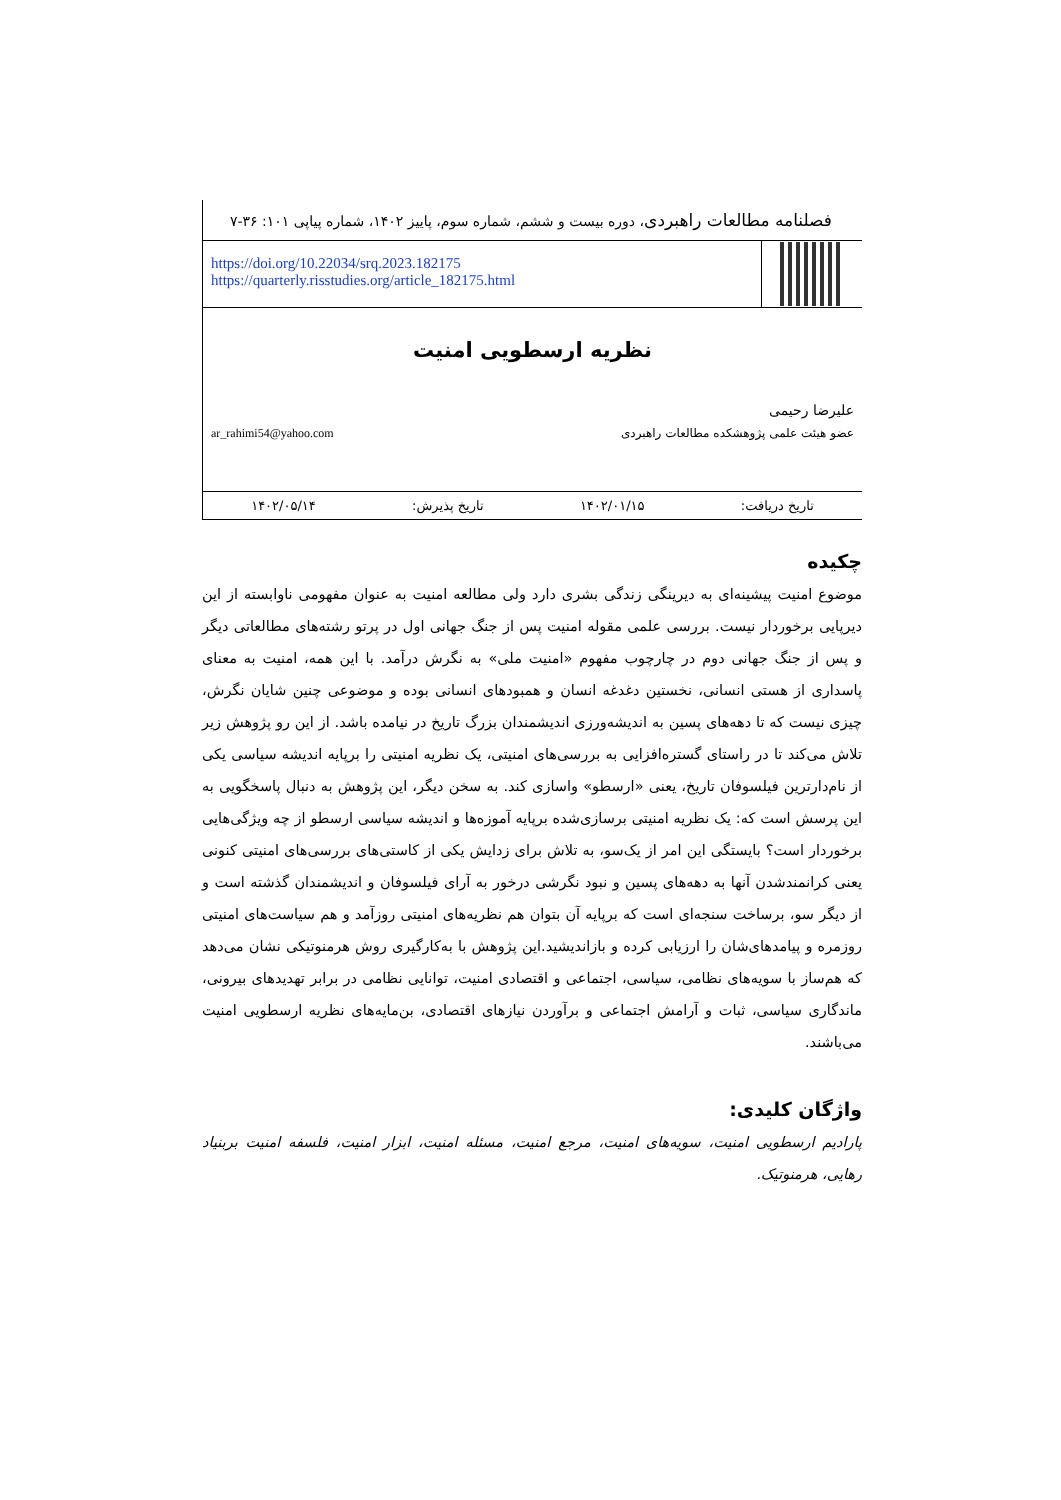فصلنامه مطالعات راهبردی، دوره بیست و ششم، شماره سوم، پاییز ۱۴۰۲، شماره پیاپی ۱۰۱: ۳۶-۷
https://doi.org/10.22034/srq.2023.182175
https://quarterly.risstudies.org/article_182175.html
نظریه ارسطویی امنیت
علیرضا رحیمی
عضو هیئت علمی پژوهشکده مطالعات راهبردی ar_rahimi54@yahoo.com
تاریخ دریافت: ۱۴۰۲/۰۱/۱۵ تاریخ پذیرش: ۱۴۰۲/۰۵/۱۴
چکیده
موضوع امنیت پیشینه‌ای به دیرینگی زندگی بشری دارد ولی مطالعه امنیت به عنوان مفهومی ناوابسته از این دیرپایی برخوردار نیست. بررسی علمی مقوله امنیت پس از جنگ جهانی اول در پرتو رشته‌های مطالعاتی دیگر و پس از جنگ جهانی دوم در چارچوب مفهوم «امنیت ملی» به نگرش درآمد. با این همه، امنیت به معنای پاسداری از هستی انسانی، نخستین دغدغه انسان و همبودهای انسانی بوده و موضوعی چنین شایان نگرش، چیزی نیست که تا دهه‌های پسین به اندیشه‌ورزی اندیشمندان بزرگ تاریخ در نیامده باشد. از این رو پژوهش زیر تلاش می‌کند تا در راستای گستره‌افزایی به بررسی‌های امنیتی، یک نظریه امنیتی را برپایه اندیشه سیاسی یکی از نام‌دارترین فیلسوفان تاریخ، یعنی «ارسطو» واسازی کند. به سخن دیگر، این پژوهش به دنبال پاسخگویی به این پرسش است که: یک نظریه امنیتی برسازی‌شده برپایه آموزه‌ها و اندیشه سیاسی ارسطو از چه ویژگی‌هایی برخوردار است؟ بایستگی این امر از یک‌سو، به تلاش برای زدایش یکی از کاستی‌های بررسی‌های امنیتی کنونی یعنی کرانمندشدن آنها به دهه‌های پسین و نبود نگرشی درخور به آرای فیلسوفان و اندیشمندان گذشته است و از دیگر سو، برساخت سنجه‌ای است که برپایه آن بتوان هم نظریه‌های امنیتی روزآمد و هم سیاست‌های امنیتی روزمره و پیامدهای‌شان را ارزیابی کرده و بازاندیشید.این پژوهش با به‌کارگیری روش هرمنوتیکی نشان می‌دهد که هم‌ساز با سویه‌های نظامی، سیاسی، اجتماعی و اقتصادی امنیت، توانایی نظامی در برابر تهدیدهای بیرونی، ماندگاری سیاسی، ثبات و آرامش اجتماعی و برآوردن نیازهای اقتصادی، بن‌مایه‌های نظریه ارسطویی امنیت می‌باشند.
واژگان کلیدی:
پارادیم ارسطویی امنیت، سویه‌های امنیت، مرجع امنیت، مسئله امنیت، ابزار امنیت، فلسفه امنیت بربنیاد رهایی، هرمنوتیک.